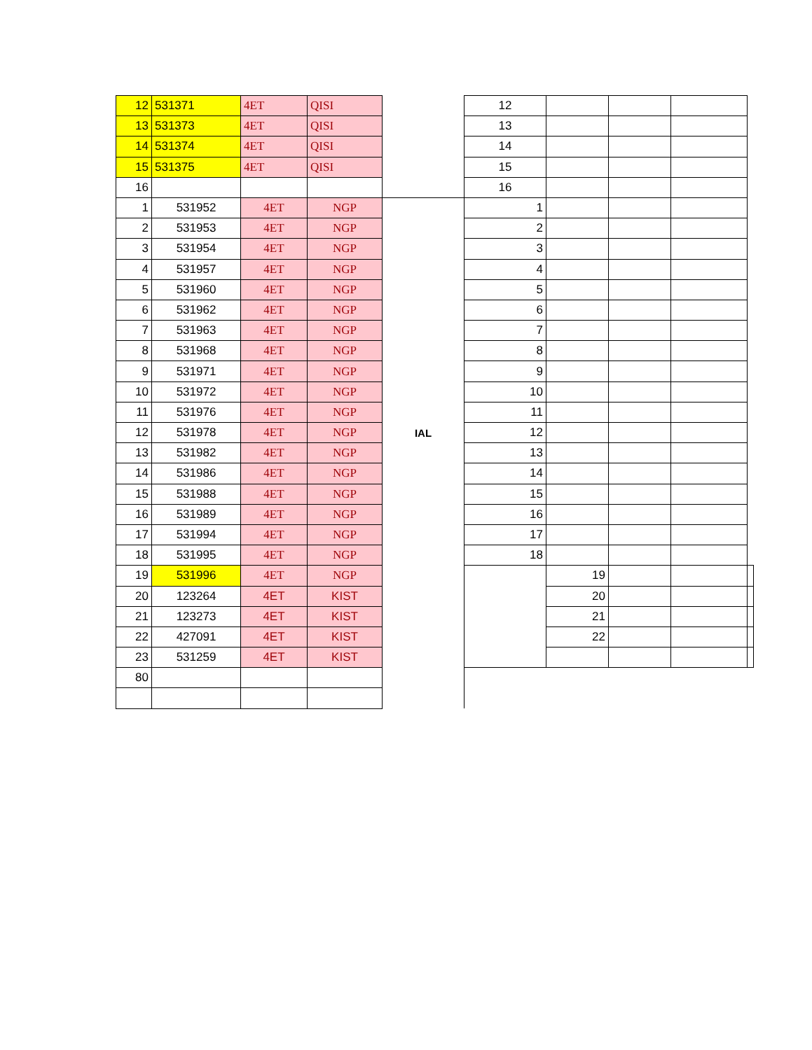| 12 | 531371 | 4ET | QISI | | 12 | | | | |
| 13 | 531373 | 4ET | QISI | | 13 | | | | |
| 14 | 531374 | 4ET | QISI | | 14 | | | | |
| 15 | 531375 | 4ET | QISI | | 15 | | | | |
| 16 | | | | | 16 | | | | |
| 1 | 531952 | 4ET | NGP | IAL | 1 | | | | |
| 2 | 531953 | 4ET | NGP | | 2 | | | | |
| 3 | 531954 | 4ET | NGP | | 3 | | | | |
| 4 | 531957 | 4ET | NGP | | 4 | | | | |
| 5 | 531960 | 4ET | NGP | | 5 | | | | |
| 6 | 531962 | 4ET | NGP | | 6 | | | | |
| 7 | 531963 | 4ET | NGP | | 7 | | | | |
| 8 | 531968 | 4ET | NGP | | 8 | | | | |
| 9 | 531971 | 4ET | NGP | | 9 | | | | |
| 10 | 531972 | 4ET | NGP | | 10 | | | | |
| 11 | 531976 | 4ET | NGP | | 11 | | | | |
| 12 | 531978 | 4ET | NGP | | 12 | | | | |
| 13 | 531982 | 4ET | NGP | | 13 | | | | |
| 14 | 531986 | 4ET | NGP | | 14 | | | | |
| 15 | 531988 | 4ET | NGP | | 15 | | | | |
| 16 | 531989 | 4ET | NGP | | 16 | | | | |
| 17 | 531994 | 4ET | NGP | | 17 | | | | |
| 18 | 531995 | 4ET | NGP | | 18 | | | | |
| 19 | 531996 | 4ET | NGP | | | 19 | | | |
| 20 | 123264 | 4ET | KIST | | | 20 | | | |
| 21 | 123273 | 4ET | KIST | | | 21 | | | |
| 22 | 427091 | 4ET | KIST | | | 22 | | | |
| 23 | 531259 | 4ET | KIST | | | | | | |
| 80 | | | | | | | | | |